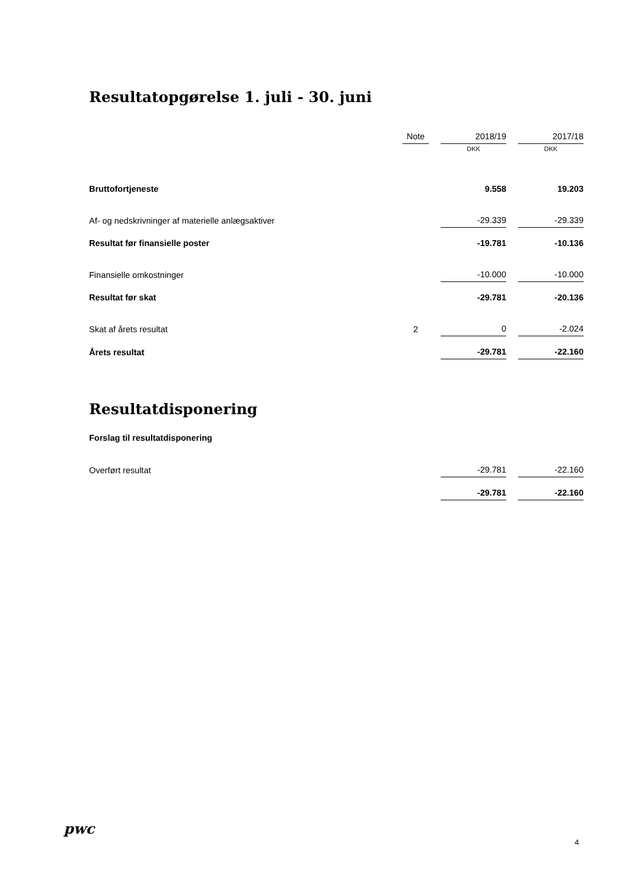Resultatopgørelse 1. juli - 30. juni
| | Note | | 2018/19 | | 2017/18 |
| | | | DKK | | DKK |
| Bruttofortjeneste | | | 9.558 | | 19.203 |
| Af- og nedskrivninger af materielle anlægsaktiver | | | -29.339 | | -29.339 |
| Resultat før finansielle poster | | | -19.781 | | -10.136 |
| Finansielle omkostninger | | | -10.000 | | -10.000 |
| Resultat før skat | | | -29.781 | | -20.136 |
| Skat af årets resultat | 2 | | 0 | | -2.024 |
| Årets resultat | | | -29.781 | | -22.160 |
Resultatdisponering
Forslag til resultatdisponering
| Overført resultat | | | -29.781 | | -22.160 |
| | | | -29.781 | | -22.160 |
pwc
4